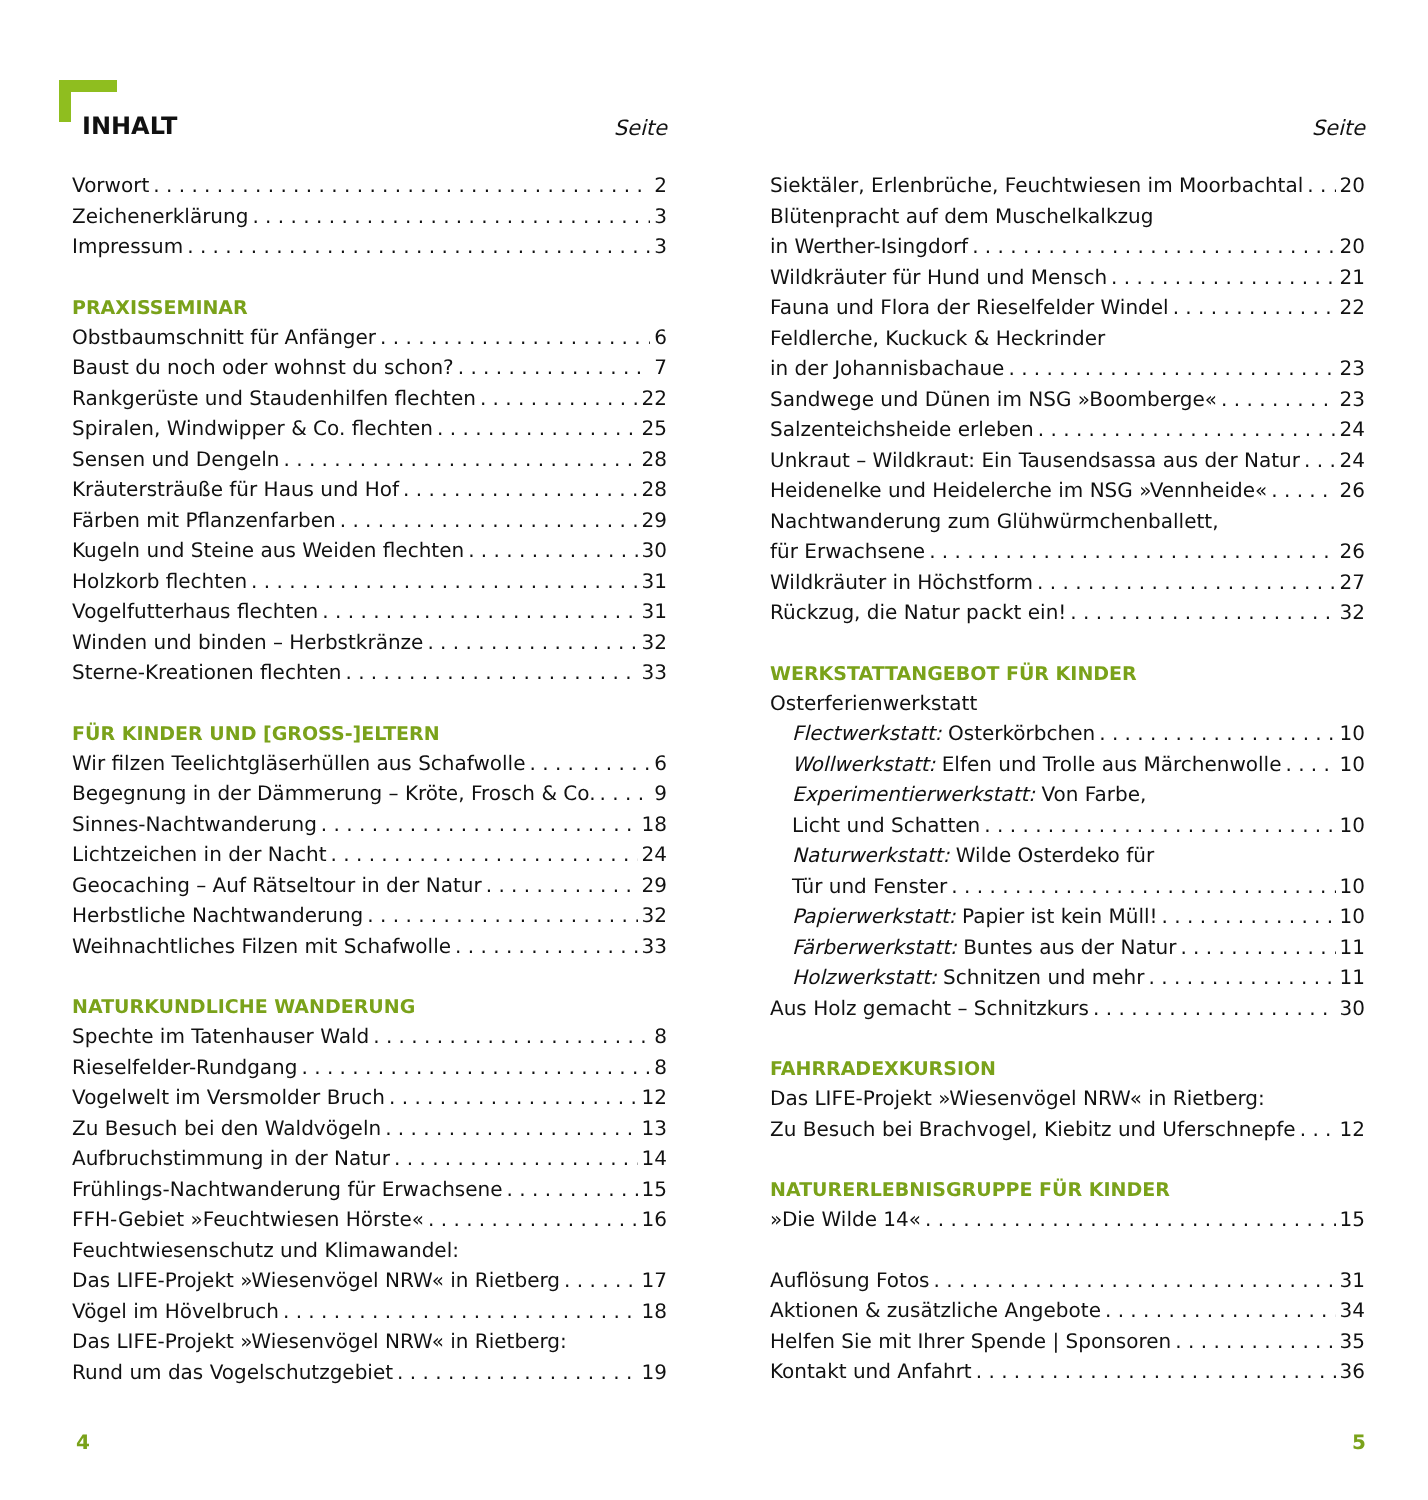INHALT
Seite
Vorwort 2
Zeichenerklärung 3
Impressum 3
PRAXISSEMINAR
Obstbaumschnitt für Anfänger 6
Baust du noch oder wohnst du schon? 7
Rankgerüste und Staudenhilfen flechten 22
Spiralen, Windwipper & Co. flechten 25
Sensen und Dengeln 28
Kräutersträuße für Haus und Hof 28
Färben mit Pflanzenfarben 29
Kugeln und Steine aus Weiden flechten 30
Holzkorb flechten 31
Vogelfutterhaus flechten 31
Winden und binden – Herbstkränze 32
Sterne-Kreationen flechten 33
FÜR KINDER UND [GROSS-]ELTERN
Wir filzen Teelichtgläserhüllen aus Schafwolle 6
Begegnung in der Dämmerung – Kröte, Frosch & Co. 9
Sinnes-Nachtwanderung 18
Lichtzeichen in der Nacht 24
Geocaching – Auf Rätseltour in der Natur 29
Herbstliche Nachtwanderung 32
Weihnachtliches Filzen mit Schafwolle 33
NATURKUNDLICHE WANDERUNG
Spechte im Tatenhauser Wald 8
Rieselfelder-Rundgang 8
Vogelwelt im Versmolder Bruch 12
Zu Besuch bei den Waldvögeln 13
Aufbruchstimmung in der Natur 14
Frühlings-Nachtwanderung für Erwachsene 15
FFH-Gebiet »Feuchtwiesen Hörste« 16
Feuchtwiesenschutz und Klimawandel:
Das LIFE-Projekt »Wiesenvögel NRW« in Rietberg 17
Vögel im Hövelbruch 18
Das LIFE-Projekt »Wiesenvögel NRW« in Rietberg:
Rund um das Vogelschutzgebiet 19
Seite
Siektäler, Erlenbrüche, Feuchtwiesen im Moorbachtal 20
Blütenpracht auf dem Muschelkalkzug
in Werther-Isingdorf 20
Wildkräuter für Hund und Mensch 21
Fauna und Flora der Rieselfelder Windel 22
Feldlerche, Kuckuck & Heckrinder
in der Johannisbachaue 23
Sandwege und Dünen im NSG »Boomberge« 23
Salzenteichsheide erleben 24
Unkraut – Wildkraut: Ein Tausendsassa aus der Natur 24
Heidenelke und Heidelerche im NSG »Vennheide« 26
Nachtwanderung zum Glühwürmchenballett,
für Erwachsene 26
Wildkräuter in Höchstform 27
Rückzug, die Natur packt ein! 32
WERKSTATTANGEBOT FÜR KINDER
Osterferienwerkstatt
Flectwerkstatt: Osterkörbchen 10
Wollwerkstatt: Elfen und Trolle aus Märchenwolle 10
Experimentierwerkstatt: Von Farbe,
Licht und Schatten 10
Naturwerkstatt: Wilde Osterdeko für
Tür und Fenster 10
Papierwerkstatt: Papier ist kein Müll! 10
Färberwerkstatt: Buntes aus der Natur 11
Holzwerkstatt: Schnitzen und mehr 11
Aus Holz gemacht – Schnitzkurs 30
FAHRRADEXKURSION
Das LIFE-Projekt »Wiesenvögel NRW« in Rietberg:
Zu Besuch bei Brachvogel, Kiebitz und Uferschnepfe 12
NATURERLEBNISGRUPPE FÜR KINDER
»Die Wilde 14« 15
Auflösung Fotos 31
Aktionen & zusätzliche Angebote 34
Helfen Sie mit Ihrer Spende | Sponsoren 35
Kontakt und Anfahrt 36
4 5